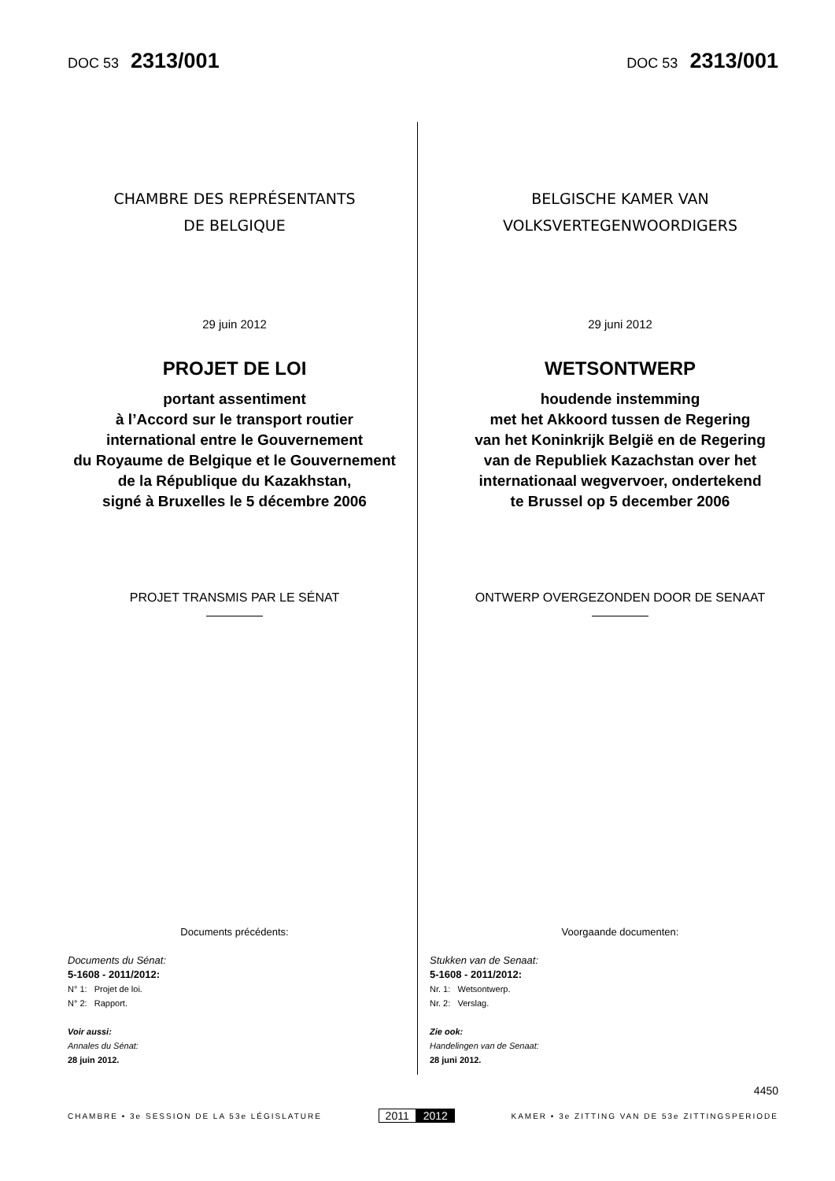DOC 53 2313/001
DOC 53 2313/001
CHAMBRE DES REPRÉSENTANTS
DE BELGIQUE
29 juin 2012
PROJET DE LOI
portant assentiment
à l’Accord sur le transport routier
international entre le Gouvernement
du Royaume de Belgique et le Gouvernement
de la République du Kazakhstan,
signé à Bruxelles le 5 décembre 2006
PROJET TRANSMIS PAR LE SÉNAT
Documents précédents:
Documents du Sénat:
5-1608 - 2011/2012:
N° 1: Projet de loi.
N° 2: Rapport.
Voir aussi:
Annales du Sénat:
28 juin 2012.
BELGISCHE KAMER VAN
VOLKSVERTEGENWOORDIGERS
29 juni 2012
WETSONTWERP
houdende instemming
met het Akkoord tussen de Regering
van het Koninkrijk België en de Regering
van de Republiek Kazachstan over het
internationaal wegvervoer, ondertekend
te Brussel op 5 december 2006
ONTWERP OVERGEZONDEN DOOR DE SENAAT
Voorgaande documenten:
Stukken van de Senaat:
5-1608 - 2011/2012:
Nr. 1: Wetsontwerp.
Nr. 2: Verslag.
Zie ook:
Handelingen van de Senaat:
28 juni 2012.
4450
CHAMBRE • 3e SESSION DE LA 53e LÉGISLATURE
2011 2012
KAMER • 3e ZITTING VAN DE 53e ZITTINGSPERIODE